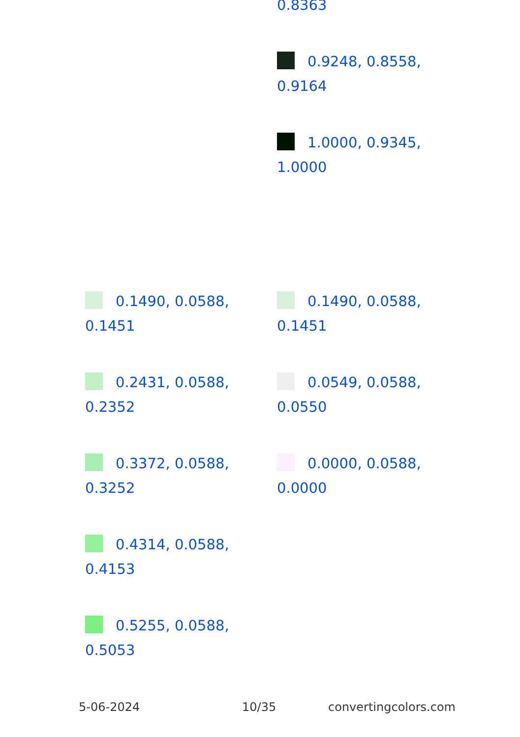0.8363
0.9248, 0.8558, 0.9164
1.0000, 0.9345, 1.0000
0.1490, 0.0588, 0.1451
0.2431, 0.0588, 0.2352
0.3372, 0.0588, 0.3252
0.4314, 0.0588, 0.4153
0.5255, 0.0588, 0.5053
0.1490, 0.0588, 0.1451
0.0549, 0.0588, 0.0550
0.0000, 0.0588, 0.0000
5-06-2024 10/35 convertingcolors.com